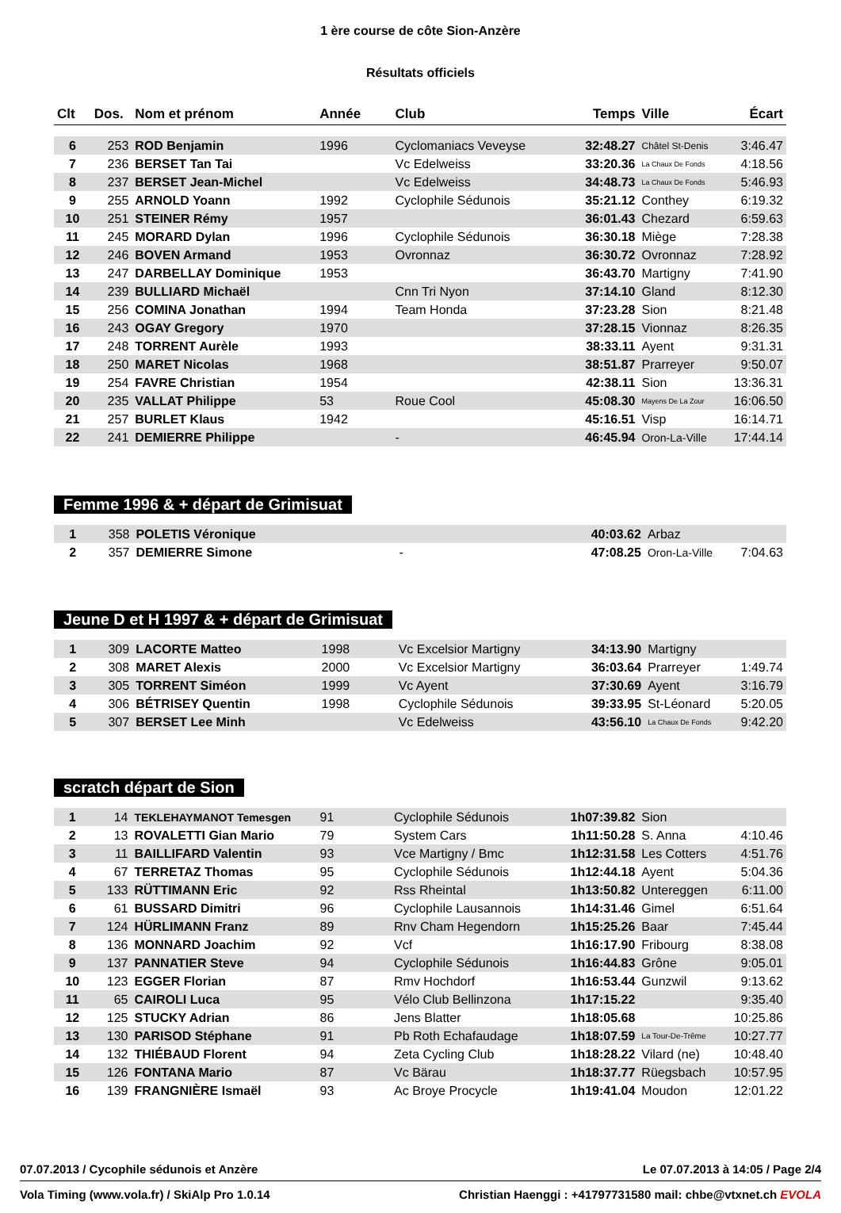1 ère course de côte Sion-Anzère
Résultats officiels
| Clt | Dos. | Nom et prénom | Année | Club | Temps | Ville | Écart |
| --- | --- | --- | --- | --- | --- | --- | --- |
| 6 | 253 | ROD Benjamin | 1996 | Cyclomaniacs Veveyse | 32:48.27 | Châtel St-Denis | 3:46.47 |
| 7 | 236 | BERSET Tan Tai | | Vc Edelweiss | 33:20.36 | La Chaux De Fonds | 4:18.56 |
| 8 | 237 | BERSET Jean-Michel | | Vc Edelweiss | 34:48.73 | La Chaux De Fonds | 5:46.93 |
| 9 | 255 | ARNOLD Yoann | 1992 | Cyclophile Sédunois | 35:21.12 | Conthey | 6:19.32 |
| 10 | 251 | STEINER Rémy | 1957 | | 36:01.43 | Chezard | 6:59.63 |
| 11 | 245 | MORARD Dylan | 1996 | Cyclophile Sédunois | 36:30.18 | Miège | 7:28.38 |
| 12 | 246 | BOVEN Armand | 1953 | Ovronnaz | 36:30.72 | Ovronnaz | 7:28.92 |
| 13 | 247 | DARBELLAY Dominique | 1953 | | 36:43.70 | Martigny | 7:41.90 |
| 14 | 239 | BULLIARD Michaël | | Cnn Tri Nyon | 37:14.10 | Gland | 8:12.30 |
| 15 | 256 | COMINA Jonathan | 1994 | Team Honda | 37:23.28 | Sion | 8:21.48 |
| 16 | 243 | OGAY Gregory | 1970 | | 37:28.15 | Vionnaz | 8:26.35 |
| 17 | 248 | TORRENT Aurèle | 1993 | | 38:33.11 | Ayent | 9:31.31 |
| 18 | 250 | MARET Nicolas | 1968 | | 38:51.87 | Prarreyer | 9:50.07 |
| 19 | 254 | FAVRE Christian | 1954 | | 42:38.11 | Sion | 13:36.31 |
| 20 | 235 | VALLAT Philippe | 53 | Roue Cool | 45:08.30 | Mayens De La Zour | 16:06.50 |
| 21 | 257 | BURLET Klaus | 1942 | | 45:16.51 | Visp | 16:14.71 |
| 22 | 241 | DEMIERRE Philippe | | - | 46:45.94 | Oron-La-Ville | 17:44.14 |
Femme 1996 & + départ de Grimisuat
| 1 | 358 | POLETIS Véronique | | | 40:03.62 | Arbaz | |
| 2 | 357 | DEMIERRE Simone | | - | 47:08.25 | Oron-La-Ville | 7:04.63 |
Jeune D et H 1997 & + départ de Grimisuat
| 1 | 309 | LACORTE Matteo | 1998 | Vc Excelsior Martigny | 34:13.90 | Martigny | |
| 2 | 308 | MARET Alexis | 2000 | Vc Excelsior Martigny | 36:03.64 | Prarreyer | 1:49.74 |
| 3 | 305 | TORRENT Siméon | 1999 | Vc Ayent | 37:30.69 | Ayent | 3:16.79 |
| 4 | 306 | BÉTRISEY Quentin | 1998 | Cyclophile Sédunois | 39:33.95 | St-Léonard | 5:20.05 |
| 5 | 307 | BERSET Lee Minh | | Vc Edelweiss | 43:56.10 | La Chaux De Fonds | 9:42.20 |
scratch départ de Sion
| 1 | 14 | TEKLEHAYMANOT Temesgen | 91 | Cyclophile Sédunois | 1h07:39.82 | Sion | |
| 2 | 13 | ROVALETTI Gian Mario | 79 | System Cars | 1h11:50.28 | S. Anna | 4:10.46 |
| 3 | 11 | BAILLIFARD Valentin | 93 | Vce Martigny / Bmc | 1h12:31.58 | Les Cotters | 4:51.76 |
| 4 | 67 | TERRETAZ Thomas | 95 | Cyclophile Sédunois | 1h12:44.18 | Ayent | 5:04.36 |
| 5 | 133 | RÜTTIMANN Eric | 92 | Rss Rheintal | 1h13:50.82 | Untereggen | 6:11.00 |
| 6 | 61 | BUSSARD Dimitri | 96 | Cyclophile Lausannois | 1h14:31.46 | Gimel | 6:51.64 |
| 7 | 124 | HÜRLIMANN Franz | 89 | Rnv Cham Hegendorn | 1h15:25.26 | Baar | 7:45.44 |
| 8 | 136 | MONNARD Joachim | 92 | Vcf | 1h16:17.90 | Fribourg | 8:38.08 |
| 9 | 137 | PANNATIER Steve | 94 | Cyclophile Sédunois | 1h16:44.83 | Grône | 9:05.01 |
| 10 | 123 | EGGER Florian | 87 | Rmv Hochdorf | 1h16:53.44 | Gunzwil | 9:13.62 |
| 11 | 65 | CAIROLI Luca | 95 | Vélo Club Bellinzona | 1h17:15.22 | | 9:35.40 |
| 12 | 125 | STUCKY Adrian | 86 | Jens Blatter | 1h18:05.68 | | 10:25.86 |
| 13 | 130 | PARISOD Stéphane | 91 | Pb Roth Echafaudage | 1h18:07.59 | La Tour-De-Trême | 10:27.77 |
| 14 | 132 | THIÉBAUD Florent | 94 | Zeta Cycling Club | 1h18:28.22 | Vilard (ne) | 10:48.40 |
| 15 | 126 | FONTANA Mario | 87 | Vc Bärau | 1h18:37.77 | Rüegsbach | 10:57.95 |
| 16 | 139 | FRANGNIÈRE Ismaël | 93 | Ac Broye Procycle | 1h19:41.04 | Moudon | 12:01.22 |
07.07.2013 / Cycophile sédunois et Anzère Le 07.07.2013 à 14:05 / Page 2/4
Vola Timing (www.vola.fr) / SkiAlp Pro 1.0.14 Christian Haenggi : +41797731580 mail: chbe@vtxnet.ch EVOLA